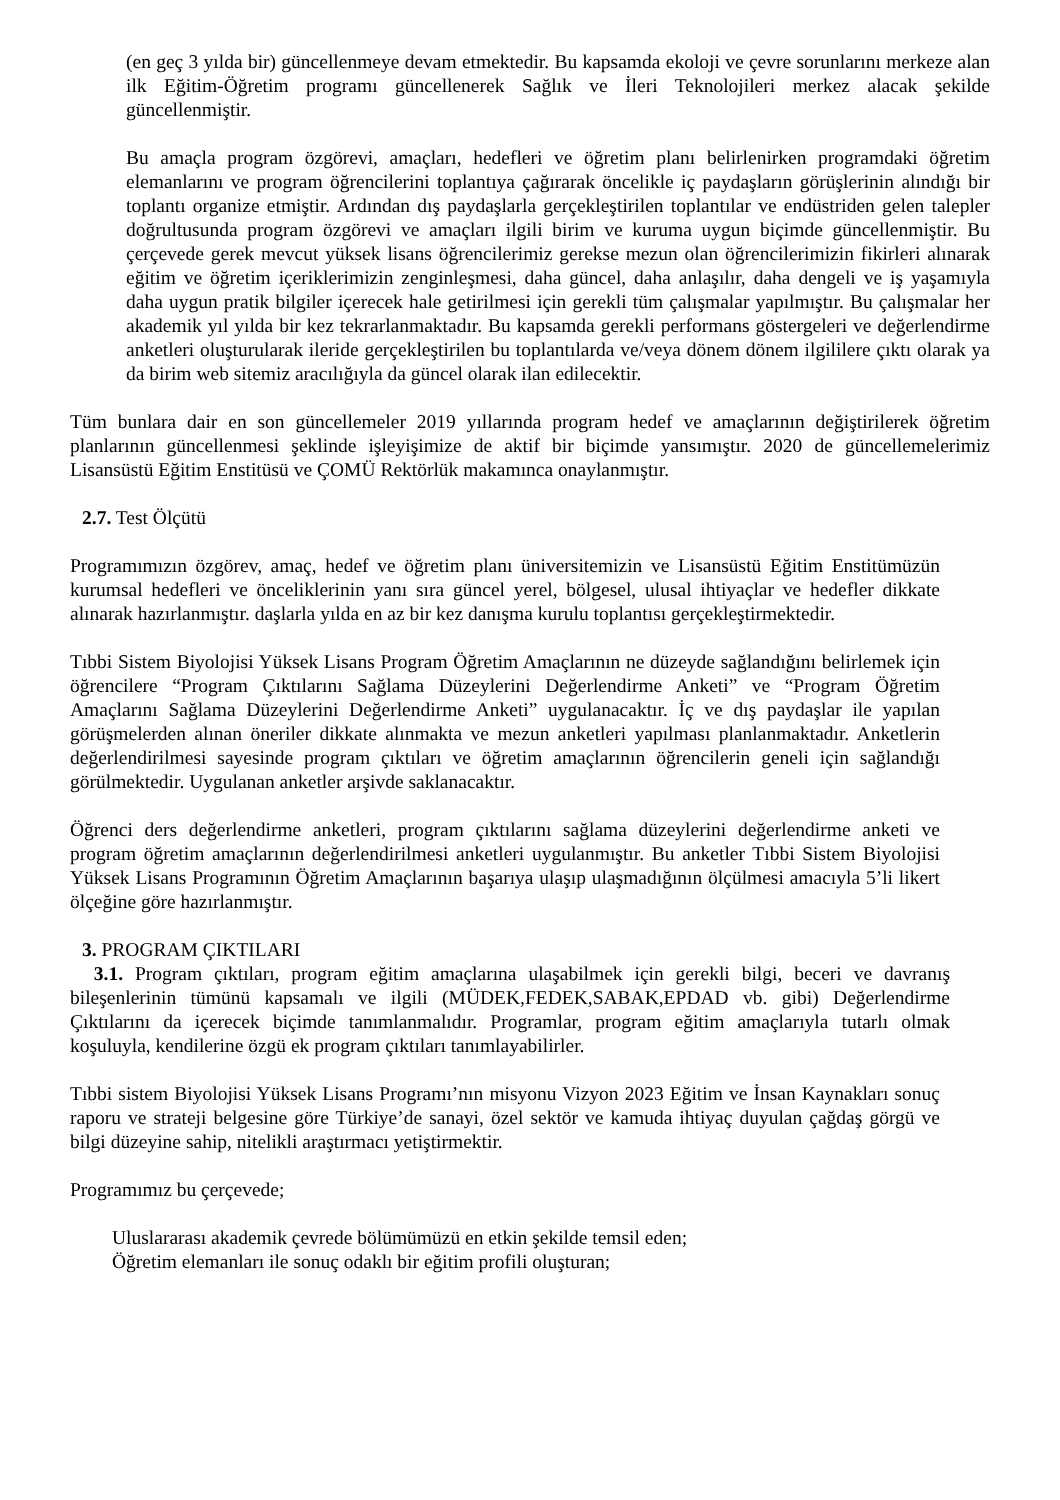(en geç 3 yılda bir) güncellenmeye devam etmektedir. Bu kapsamda ekoloji ve çevre sorunlarını merkeze alan ilk Eğitim-Öğretim programı güncellenerek Sağlık ve İleri Teknolojileri merkez alacak şekilde güncellenmiştir.
Bu amaçla program özgörevi, amaçları, hedefleri ve öğretim planı belirlenirken programdaki öğretim elemanlarını ve program öğrencilerini toplantıya çağırarak öncelikle iç paydaşların görüşlerinin alındığı bir toplantı organize etmiştir. Ardından dış paydaşlarla gerçekleştirilen toplantılar ve endüstriden gelen talepler doğrultusunda program özgörevi ve amaçları ilgili birim ve kuruma uygun biçimde güncellenmiştir. Bu çerçevede gerek mevcut yüksek lisans öğrencilerimiz gerekse mezun olan öğrencilerimizin fikirleri alınarak eğitim ve öğretim içeriklerimizin zenginleşmesi, daha güncel, daha anlaşılır, daha dengeli ve iş yaşamıyla daha uygun pratik bilgiler içerecek hale getirilmesi için gerekli tüm çalışmalar yapılmıştır. Bu çalışmalar her akademik yıl yılda bir kez tekrarlanmaktadır. Bu kapsamda gerekli performans göstergeleri ve değerlendirme anketleri oluşturularak ileride gerçekleştirilen bu toplantılarda ve/veya dönem dönem ilgililere çıktı olarak ya da birim web sitemiz aracılığıyla da güncel olarak ilan edilecektir.
Tüm bunlara dair en son güncellemeler 2019 yıllarında program hedef ve amaçlarının değiştirilerek öğretim planlarının güncellenmesi şeklinde işleyişimize de aktif bir biçimde yansımıştır. 2020 de güncellemelerimiz Lisansüstü Eğitim Enstitüsü ve ÇOMÜ Rektörlük makamınca onaylanmıştır.
2.7. Test Ölçütü
Programımızın özgörev, amaç, hedef ve öğretim planı üniversitemizin ve Lisansüstü Eğitim Enstitümüzün kurumsal hedefleri ve önceliklerinin yanı sıra güncel yerel, bölgesel, ulusal ihtiyaçlar ve hedefler dikkate alınarak hazırlanmıştır. daşlarla yılda en az bir kez danışma kurulu toplantısı gerçekleştirmektedir.
Tıbbi Sistem Biyolojisi Yüksek Lisans Program Öğretim Amaçlarının ne düzeyde sağlandığını belirlemek için öğrencilere “Program Çıktılarını Sağlama Düzeylerini Değerlendirme Anketi” ve “Program Öğretim Amaçlarını Sağlama Düzeylerini Değerlendirme Anketi” uygulanacaktır. İç ve dış paydaşlar ile yapılan görüşmelerden alınan öneriler dikkate alınmakta ve mezun anketleri yapılması planlanmaktadır. Anketlerin değerlendirilmesi sayesinde program çıktıları ve öğretim amaçlarının öğrencilerin geneli için sağlandığı görülmektedir. Uygulanan anketler arşivde saklanacaktır.
Öğrenci ders değerlendirme anketleri, program çıktılarını sağlama düzeylerini değerlendirme anketi ve program öğretim amaçlarının değerlendirilmesi anketleri uygulanmıştır. Bu anketler Tıbbi Sistem Biyolojisi Yüksek Lisans Programının Öğretim Amaçlarının başarıya ulaşıp ulaşmadığının ölçülmesi amacıyla 5’li likert ölçeğine göre hazırlanmıştır.
3. PROGRAM ÇIKTILARI
3.1. Program çıktıları, program eğitim amaçlarına ulaşabilmek için gerekli bilgi, beceri ve davranış bileşenlerinin tümünü kapsamalı ve ilgili (MÜDEK,FEDEK,SABAK,EPDAD vb. gibi) Değerlendirme Çıktılarını da içerecek biçimde tanımlanmalıdır. Programlar, program eğitim amaçlarıyla tutarlı olmak koşuluyla, kendilerine özgü ek program çıktıları tanımlayabilirler.
Tıbbi sistem Biyolojisi Yüksek Lisans Programı’nın misyonu Vizyon 2023 Eğitim ve İnsan Kaynakları sonuç raporu ve strateji belgesine göre Türkiye’de sanayi, özel sektör ve kamuda ihtiyaç duyulan çağdaş görgü ve bilgi düzeyine sahip, nitelikli araştırmacı yetiştirmektir.
Programımız bu çerçevede;
Uluslararası akademik çevrede bölümümüzü en etkin şekilde temsil eden;
Öğretim elemanları ile sonuç odaklı bir eğitim profili oluşturan;